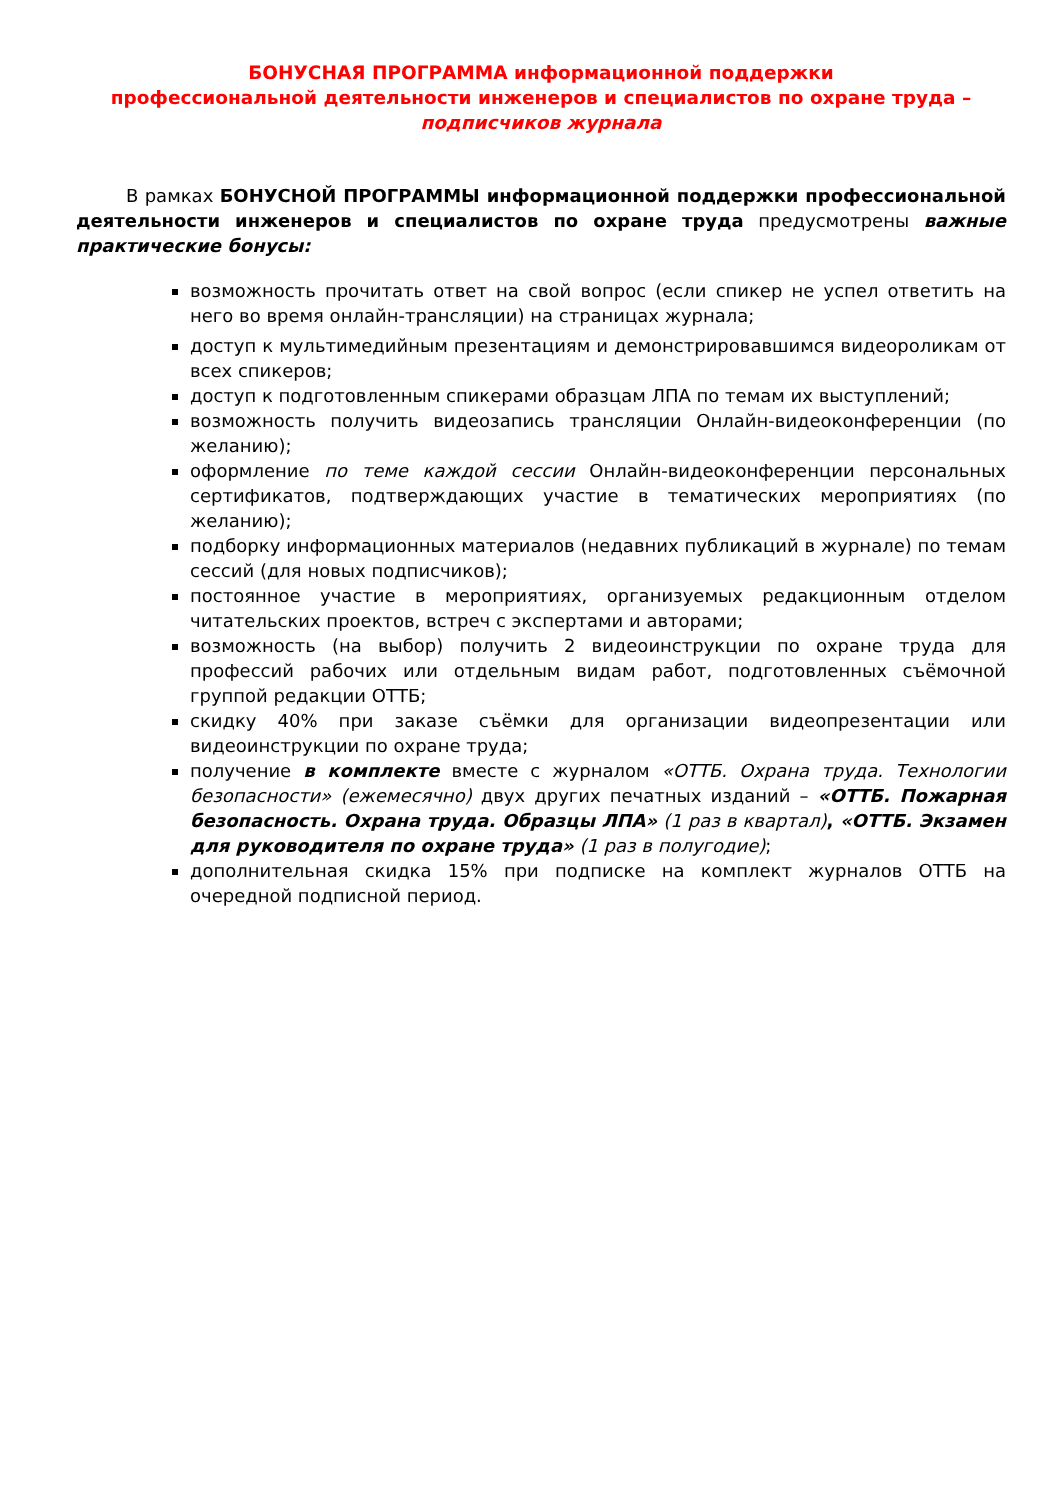БОНУСНАЯ ПРОГРАММА информационной поддержки
профессиональной деятельности инженеров и специалистов по охране труда –
подписчиков журнала
В рамках БОНУСНОЙ ПРОГРАММЫ информационной поддержки профессиональной деятельности инженеров и специалистов по охране труда предусмотрены важные практические бонусы:
возможность прочитать ответ на свой вопрос (если спикер не успел ответить на него во время онлайн-трансляции) на страницах журнала;
доступ к мультимедийным презентациям и демонстрировавшимся видеороликам от всех спикеров;
доступ к подготовленным спикерами образцам ЛПА по темам их выступлений;
возможность получить видеозапись трансляции Онлайн-видеоконференции (по желанию);
оформление по теме каждой сессии Онлайн-видеоконференции персональных сертификатов, подтверждающих участие в тематических мероприятиях (по желанию);
подборку информационных материалов (недавних публикаций в журнале) по темам сессий (для новых подписчиков);
постоянное участие в мероприятиях, организуемых редакционным отделом читательских проектов, встреч с экспертами и авторами;
возможность (на выбор) получить 2 видеоинструкции по охране труда для профессий рабочих или отдельным видам работ, подготовленных съёмочной группой редакции ОТТБ;
скидку 40% при заказе съёмки для организации видеопрезентации или видеоинструкции по охране труда;
получение в комплекте вместе с журналом «ОТТБ. Охрана труда. Технологии безопасности» (ежемесячно) двух других печатных изданий – «ОТТБ. Пожарная безопасность. Охрана труда. Образцы ЛПА» (1 раз в квартал), «ОТТБ. Экзамен для руководителя по охране труда» (1 раз в полугодие);
дополнительная скидка 15% при подписке на комплект журналов ОТТБ на очередной подписной период.